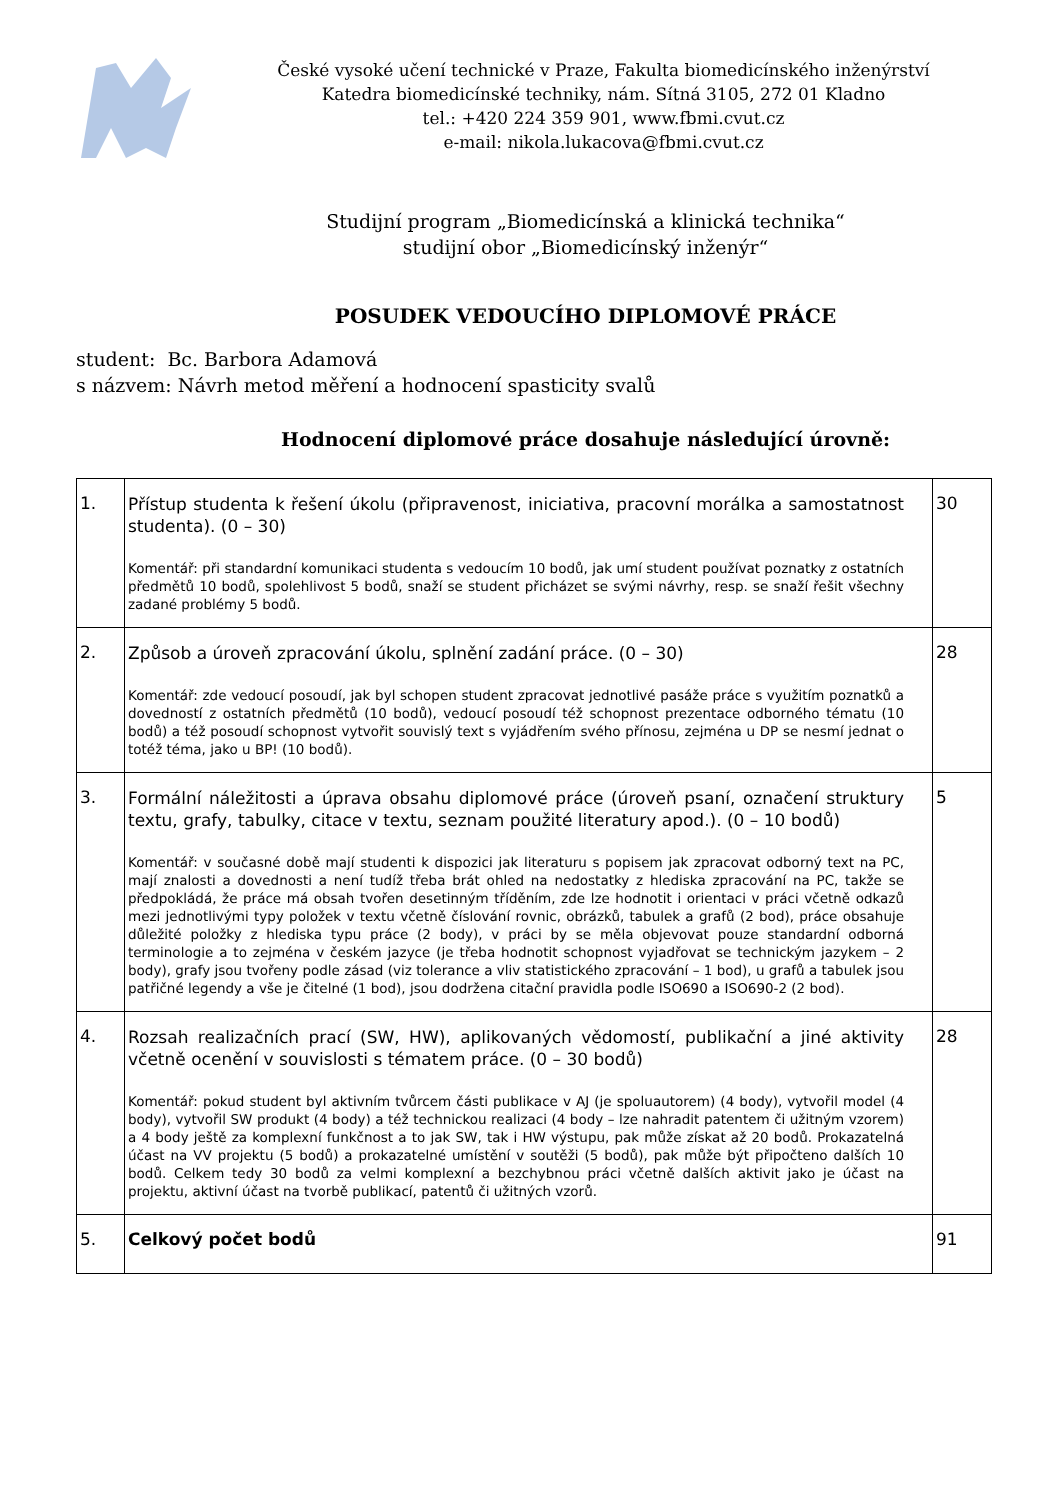České vysoké učení technické v Praze, Fakulta biomedicínského inženýrství
Katedra biomedicínské techniky, nám. Sítná 3105, 272 01 Kladno
tel.: +420 224 359 901, www.fbmi.cvut.cz
e-mail: nikola.lukacova@fbmi.cvut.cz
Studijní program „Biomedicínská a klinická technika“
studijní obor „Biomedicínský inženýr“
POSUDEK VEDOUCÍHO DIPLOMOVÉ PRÁCE
student: Bc. Barbora Adamová
s názvem: Návrh metod měření a hodnocení spasticity svalů
Hodnocení diplomové práce dosahuje následující úrovně:
| 1. | Přístup studenta k řešení úkolu (připravenost, iniciativa, pracovní morálka a samostatnost studenta). (0 – 30) Komentář: při standardní komunikaci studenta s vedoucím 10 bodů, jak umí student používat poznatky z ostatních předmětů 10 bodů, spolehlivost 5 bodů, snaží se student přicházet se svými návrhy, resp. se snaží řešit všechny zadané problémy 5 bodů. | 30 |
| 2. | Způsob a úroveň zpracování úkolu, splnění zadání práce. (0 – 30) Komentář: zde vedoucí posoudí, jak byl schopen student zpracovat jednotlivé pasáže práce s využitím poznatků a dovedností z ostatních předmětů (10 bodů), vedoucí posoudí též schopnost prezentace odborného tématu (10 bodů) a též posoudí schopnost vytvořit souvislý text s vyjádřením svého přínosu, zejména u DP se nesmí jednat o totéž téma, jako u BP! (10 bodů). | 28 |
| 3. | Formální náležitosti a úprava obsahu diplomové práce (úroveň psaní, označení struktury textu, grafy, tabulky, citace v textu, seznam použité literatury apod.). (0 – 10 bodů) Komentář: v současné době mají studenti k dispozici jak literaturu s popisem jak zpracovat odborný text na PC, mají znalosti a dovednosti a není tudíž třeba brát ohled na nedostatky z hlediska zpracování na PC, takže se předpokládá, že práce má obsah tvořen desetinným tříděním, zde lze hodnotit i orientaci v práci včetně odkazů mezi jednotlivými typy položek v textu včetně číslování rovnic, obrázků, tabulek a grafů (2 bod), práce obsahuje důležité položky z hlediska typu práce (2 body), v práci by se měla objevovat pouze standardní odborná terminologie a to zejména v českém jazyce (je třeba hodnotit schopnost vyjadřovat se technickým jazykem – 2 body), grafy jsou tvořeny podle zásad (viz tolerance a vliv statistického zpracování – 1 bod), u grafů a tabulek jsou patřičné legendy a vše je čitelné (1 bod), jsou dodržena citační pravidla podle ISO690 a ISO690-2 (2 bod). | 5 |
| 4. | Rozsah realizačních prací (SW, HW), aplikovaných vědomostí, publikační a jiné aktivity včetně ocenění v souvislosti s tématem práce. (0 – 30 bodů) Komentář: pokud student byl aktivním tvůrcem části publikace v AJ (je spoluautorem) (4 body), vytvořil model (4 body), vytvořil SW produkt (4 body) a též technickou realizaci (4 body – lze nahradit patentem či užitným vzorem) a 4 body ještě za komplexní funkčnost a to jak SW, tak i HW výstupu, pak může získat až 20 bodů. Prokazatelná účast na VV projektu (5 bodů) a prokazatelné umístění v soutěži (5 bodů), pak může být připočteno dalších 10 bodů. Celkem tedy 30 bodů za velmi komplexní a bezchybnou práci včetně dalších aktivit jako je účast na projektu, aktivní účast na tvorbě publikací, patentů či užitných vzorů. | 28 |
| 5. | Celkový počet bodů | 91 |